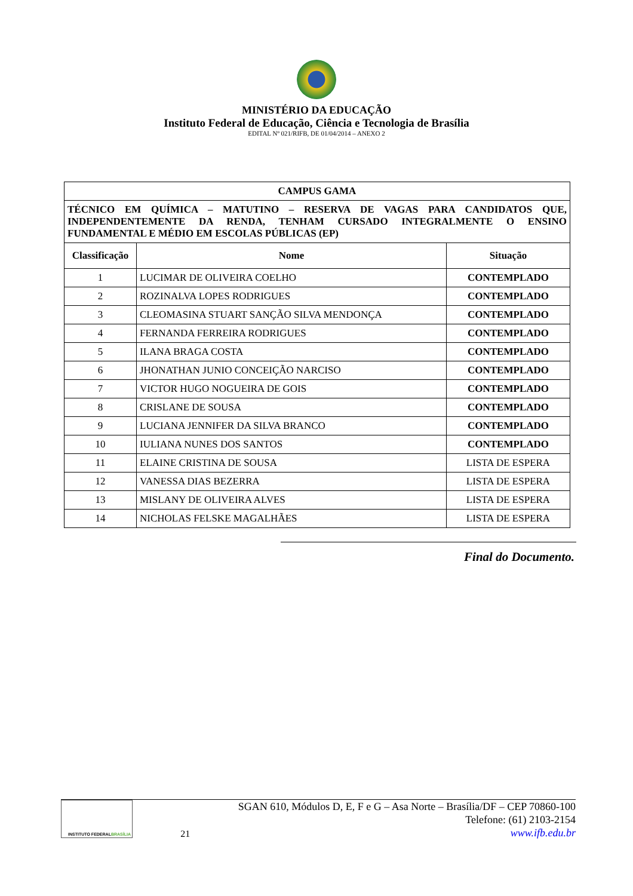MINISTÉRIO DA EDUCAÇÃO
Instituto Federal de Educação, Ciência e Tecnologia de Brasília
EDITAL Nº 021/RIFB, DE 01/04/2014 – ANEXO 2
| CAMPUS GAMA | | |
| --- | --- | --- |
| TÉCNICO EM QUÍMICA – MATUTINO – RESERVA DE VAGAS PARA CANDIDATOS QUE, INDEPENDENTEMENTE DA RENDA, TENHAM CURSADO INTEGRALMENTE O ENSINO FUNDAMENTAL E MÉDIO EM ESCOLAS PÚBLICAS (EP) | | |
| Classificação | Nome | Situação |
| 1 | LUCIMAR DE OLIVEIRA COELHO | CONTEMPLADO |
| 2 | ROZINALVA LOPES RODRIGUES | CONTEMPLADO |
| 3 | CLEOMASINA STUART SANÇÃO SILVA MENDONÇA | CONTEMPLADO |
| 4 | FERNANDA FERREIRA RODRIGUES | CONTEMPLADO |
| 5 | ILANA BRAGA COSTA | CONTEMPLADO |
| 6 | JHONATHAN JUNIO CONCEIÇÃO NARCISO | CONTEMPLADO |
| 7 | VICTOR HUGO NOGUEIRA DE GOIS | CONTEMPLADO |
| 8 | CRISLANE DE SOUSA | CONTEMPLADO |
| 9 | LUCIANA JENNIFER DA SILVA BRANCO | CONTEMPLADO |
| 10 | IULIANA NUNES DOS SANTOS | CONTEMPLADO |
| 11 | ELAINE CRISTINA DE SOUSA | LISTA DE ESPERA |
| 12 | VANESSA DIAS BEZERRA | LISTA DE ESPERA |
| 13 | MISLANY DE OLIVEIRA ALVES | LISTA DE ESPERA |
| 14 | NICHOLAS FELSKE MAGALHÃES | LISTA DE ESPERA |
Final do Documento.
INSTITUTO FEDERAL
BRASÍLIA
21
SGAN 610, Módulos D, E, F e G – Asa Norte – Brasília/DF – CEP 70860-100
Telefone: (61) 2103-2154
www.ifb.edu.br